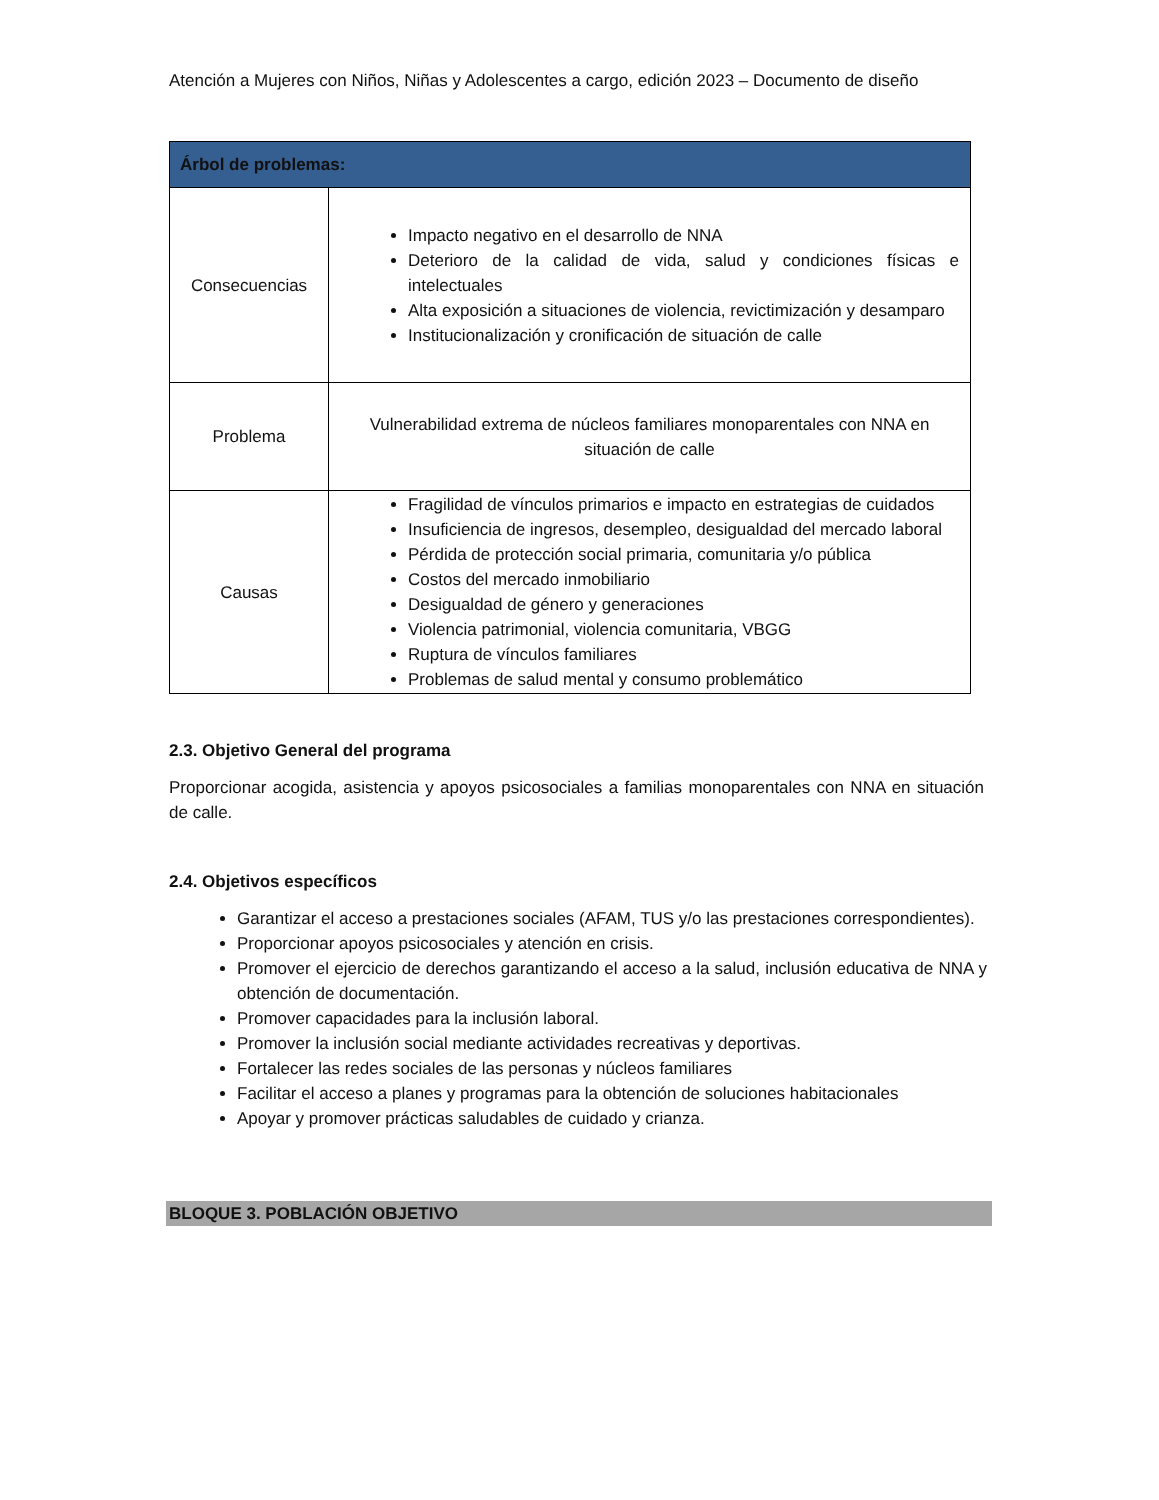Atención a Mujeres con Niños, Niñas y Adolescentes a cargo, edición 2023 – Documento de diseño
| Árbol de problemas: | |
| --- | --- |
| Consecuencias | Impacto negativo en el desarrollo de NNA Deterioro de la calidad de vida, salud y condiciones físicas e intelectuales Alta exposición a situaciones de violencia, revictimización y desamparo Institucionalización y cronificación de situación de calle |
| Problema | Vulnerabilidad extrema de núcleos familiares monoparentales con NNA en situación de calle |
| Causas | Fragilidad de vínculos primarios e impacto en estrategias de cuidados Insuficiencia de ingresos, desempleo, desigualdad del mercado laboral Pérdida de protección social primaria, comunitaria y/o pública Costos del mercado inmobiliario Desigualdad de género y generaciones Violencia patrimonial, violencia comunitaria, VBGG Ruptura de vínculos familiares Problemas de salud mental y consumo problemático |
2.3. Objetivo General del programa
Proporcionar acogida, asistencia y apoyos psicosociales a familias monoparentales con NNA en situación de calle.
2.4. Objetivos específicos
Garantizar el acceso a prestaciones sociales (AFAM, TUS y/o las prestaciones correspondientes).
Proporcionar apoyos psicosociales y atención en crisis.
Promover el ejercicio de derechos garantizando el acceso a la salud, inclusión educativa de NNA y obtención de documentación.
Promover capacidades para la inclusión laboral.
Promover la inclusión social mediante actividades recreativas y deportivas.
Fortalecer las redes sociales de las personas y núcleos familiares
Facilitar el acceso a planes y programas para la obtención de soluciones habitacionales
Apoyar y promover prácticas saludables de cuidado y crianza.
BLOQUE 3. POBLACIÓN OBJETIVO